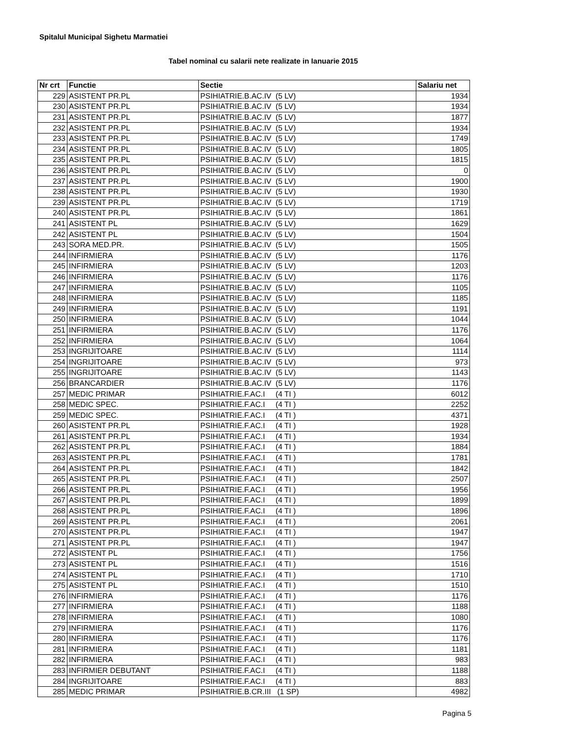Spitalul Municipal Sighetu Marmatiei
Tabel nominal cu salarii nete realizate in Ianuarie 2015
| Nr crt | Functie | Sectie | Salariu net |
| --- | --- | --- | --- |
| 229 | ASISTENT PR.PL | PSIHIATRIE.B.AC.IV (5 LV) | 1934 |
| 230 | ASISTENT PR.PL | PSIHIATRIE.B.AC.IV (5 LV) | 1934 |
| 231 | ASISTENT PR.PL | PSIHIATRIE.B.AC.IV (5 LV) | 1877 |
| 232 | ASISTENT PR.PL | PSIHIATRIE.B.AC.IV (5 LV) | 1934 |
| 233 | ASISTENT PR.PL | PSIHIATRIE.B.AC.IV (5 LV) | 1749 |
| 234 | ASISTENT PR.PL | PSIHIATRIE.B.AC.IV (5 LV) | 1805 |
| 235 | ASISTENT PR.PL | PSIHIATRIE.B.AC.IV (5 LV) | 1815 |
| 236 | ASISTENT PR.PL | PSIHIATRIE.B.AC.IV (5 LV) | 0 |
| 237 | ASISTENT PR.PL | PSIHIATRIE.B.AC.IV (5 LV) | 1900 |
| 238 | ASISTENT PR.PL | PSIHIATRIE.B.AC.IV (5 LV) | 1930 |
| 239 | ASISTENT PR.PL | PSIHIATRIE.B.AC.IV (5 LV) | 1719 |
| 240 | ASISTENT PR.PL | PSIHIATRIE.B.AC.IV (5 LV) | 1861 |
| 241 | ASISTENT PL | PSIHIATRIE.B.AC.IV (5 LV) | 1629 |
| 242 | ASISTENT PL | PSIHIATRIE.B.AC.IV (5 LV) | 1504 |
| 243 | SORA MED.PR. | PSIHIATRIE.B.AC.IV (5 LV) | 1505 |
| 244 | INFIRMIERA | PSIHIATRIE.B.AC.IV (5 LV) | 1176 |
| 245 | INFIRMIERA | PSIHIATRIE.B.AC.IV (5 LV) | 1203 |
| 246 | INFIRMIERA | PSIHIATRIE.B.AC.IV (5 LV) | 1176 |
| 247 | INFIRMIERA | PSIHIATRIE.B.AC.IV (5 LV) | 1105 |
| 248 | INFIRMIERA | PSIHIATRIE.B.AC.IV (5 LV) | 1185 |
| 249 | INFIRMIERA | PSIHIATRIE.B.AC.IV (5 LV) | 1191 |
| 250 | INFIRMIERA | PSIHIATRIE.B.AC.IV (5 LV) | 1044 |
| 251 | INFIRMIERA | PSIHIATRIE.B.AC.IV (5 LV) | 1176 |
| 252 | INFIRMIERA | PSIHIATRIE.B.AC.IV (5 LV) | 1064 |
| 253 | INGRIJITOARE | PSIHIATRIE.B.AC.IV (5 LV) | 1114 |
| 254 | INGRIJITOARE | PSIHIATRIE.B.AC.IV (5 LV) | 973 |
| 255 | INGRIJITOARE | PSIHIATRIE.B.AC.IV (5 LV) | 1143 |
| 256 | BRANCARDIER | PSIHIATRIE.B.AC.IV (5 LV) | 1176 |
| 257 | MEDIC PRIMAR | PSIHIATRIE.F.AC.I (4 TI ) | 6012 |
| 258 | MEDIC SPEC. | PSIHIATRIE.F.AC.I (4 TI ) | 2252 |
| 259 | MEDIC SPEC. | PSIHIATRIE.F.AC.I (4 TI ) | 4371 |
| 260 | ASISTENT PR.PL | PSIHIATRIE.F.AC.I (4 TI ) | 1928 |
| 261 | ASISTENT PR.PL | PSIHIATRIE.F.AC.I (4 TI ) | 1934 |
| 262 | ASISTENT PR.PL | PSIHIATRIE.F.AC.I (4 TI ) | 1884 |
| 263 | ASISTENT PR.PL | PSIHIATRIE.F.AC.I (4 TI ) | 1781 |
| 264 | ASISTENT PR.PL | PSIHIATRIE.F.AC.I (4 TI ) | 1842 |
| 265 | ASISTENT PR.PL | PSIHIATRIE.F.AC.I (4 TI ) | 2507 |
| 266 | ASISTENT PR.PL | PSIHIATRIE.F.AC.I (4 TI ) | 1956 |
| 267 | ASISTENT PR.PL | PSIHIATRIE.F.AC.I (4 TI ) | 1899 |
| 268 | ASISTENT PR.PL | PSIHIATRIE.F.AC.I (4 TI ) | 1896 |
| 269 | ASISTENT PR.PL | PSIHIATRIE.F.AC.I (4 TI ) | 2061 |
| 270 | ASISTENT PR.PL | PSIHIATRIE.F.AC.I (4 TI ) | 1947 |
| 271 | ASISTENT PR.PL | PSIHIATRIE.F.AC.I (4 TI ) | 1947 |
| 272 | ASISTENT PL | PSIHIATRIE.F.AC.I (4 TI ) | 1756 |
| 273 | ASISTENT PL | PSIHIATRIE.F.AC.I (4 TI ) | 1516 |
| 274 | ASISTENT PL | PSIHIATRIE.F.AC.I (4 TI ) | 1710 |
| 275 | ASISTENT PL | PSIHIATRIE.F.AC.I (4 TI ) | 1510 |
| 276 | INFIRMIERA | PSIHIATRIE.F.AC.I (4 TI ) | 1176 |
| 277 | INFIRMIERA | PSIHIATRIE.F.AC.I (4 TI ) | 1188 |
| 278 | INFIRMIERA | PSIHIATRIE.F.AC.I (4 TI ) | 1080 |
| 279 | INFIRMIERA | PSIHIATRIE.F.AC.I (4 TI ) | 1176 |
| 280 | INFIRMIERA | PSIHIATRIE.F.AC.I (4 TI ) | 1176 |
| 281 | INFIRMIERA | PSIHIATRIE.F.AC.I (4 TI ) | 1181 |
| 282 | INFIRMIERA | PSIHIATRIE.F.AC.I (4 TI ) | 983 |
| 283 | INFIRMIER DEBUTANT | PSIHIATRIE.F.AC.I (4 TI ) | 1188 |
| 284 | INGRIJITOARE | PSIHIATRIE.F.AC.I (4 TI ) | 883 |
| 285 | MEDIC PRIMAR | PSIHIATRIE.B.CR.III (1 SP) | 4982 |
Pagina 5